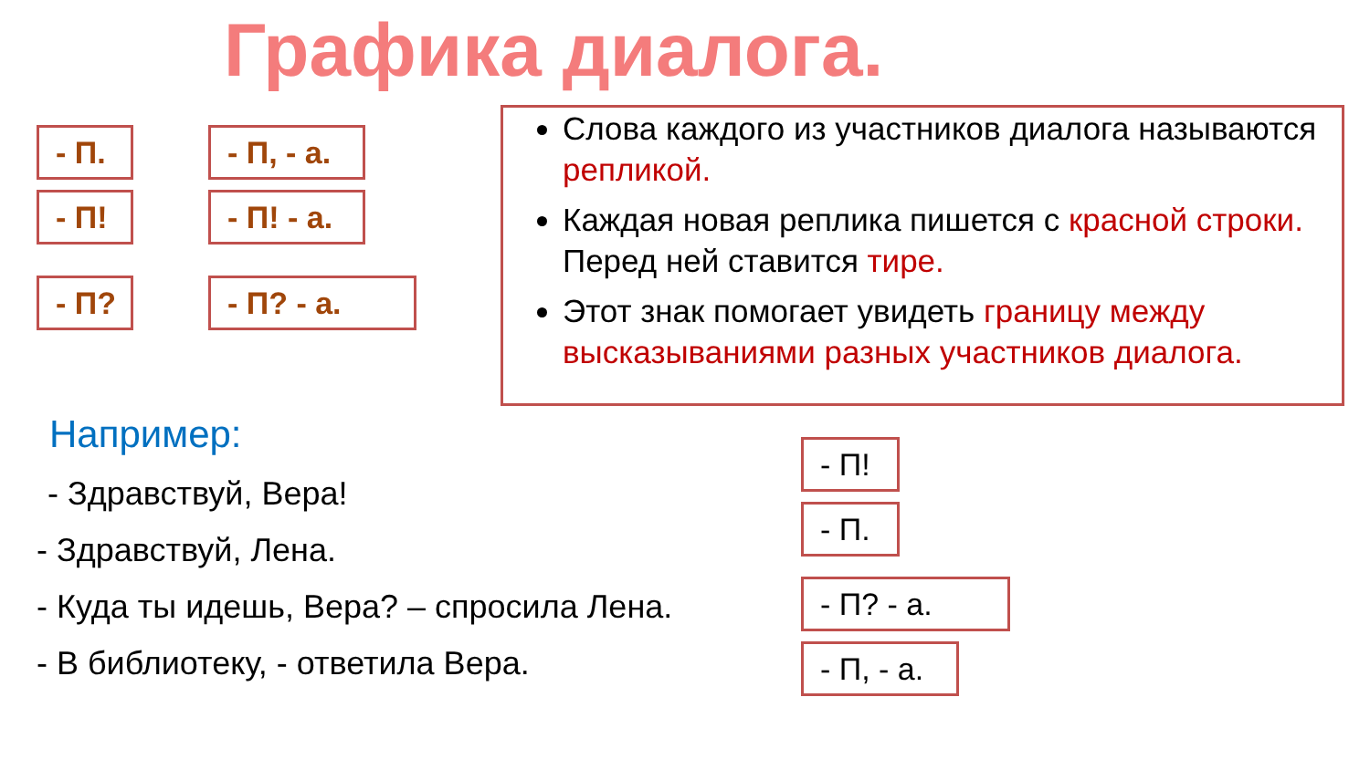Графика диалога.
- П.
- П, - а.
- П!
- П! - а.
- П? - П? - а.
Слова каждого из участников диалога называются репликой.
Каждая новая реплика пишется с красной строки. Перед ней ставится тире.
Этот знак помогает увидеть границу между высказываниями разных участников диалога.
Например:
- Здравствуй, Вера!
- Здравствуй, Лена.
- Куда ты идешь, Вера? – спросила Лена.
- В библиотеку, - ответила Вера.
- П!
- П.
- П? - а.
- П, - а.